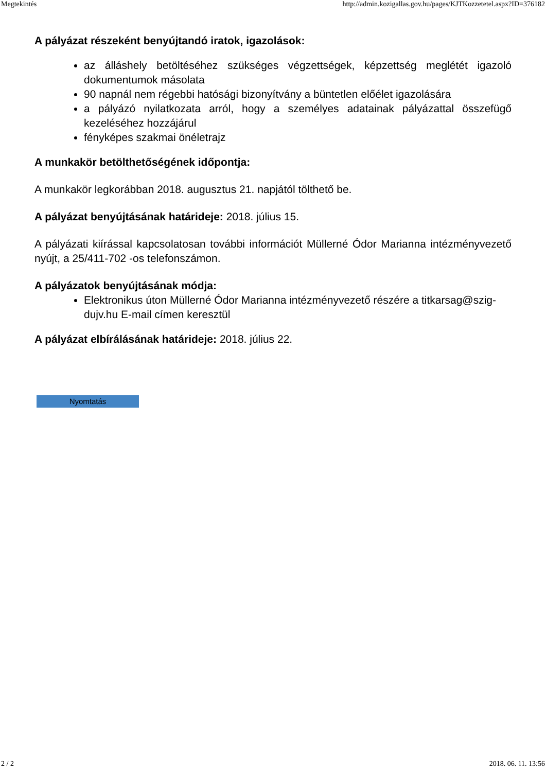Megtekintés http://admin.kozigallas.gov.hu/pages/KJTKozzetetel.aspx?ID=376182
A pályázat részeként benyújtandó iratok, igazolások:
az álláshely betöltéséhez szükséges végzettségek, képzettség meglétét igazoló dokumentumok másolata
90 napnál nem régebbi hatósági bizonyítvány a büntetlen előélet igazolására
a pályázó nyilatkozata arról, hogy a személyes adatainak pályázattal összefügő kezeléséhez hozzájárul
fényképes szakmai önéletrajz
A munkakör betölthetőségének időpontja:
A munkakör legkorábban 2018. augusztus 21. napjától tölthető be.
A pályázat benyújtásának határideje: 2018. július 15.
A pályázati kiírással kapcsolatosan további információt Müllerné Ódor Marianna intézményvezető nyújt, a 25/411-702 -os telefonszámon.
A pályázatok benyújtásának módja:
Elektronikus úton Müllerné Ódor Marianna intézményvezető részére a titkarsag@szig-dujv.hu E-mail címen keresztül
A pályázat elbírálásának határideje: 2018. július 22.
Nyomtatás
2 / 2 2018. 06. 11. 13:56